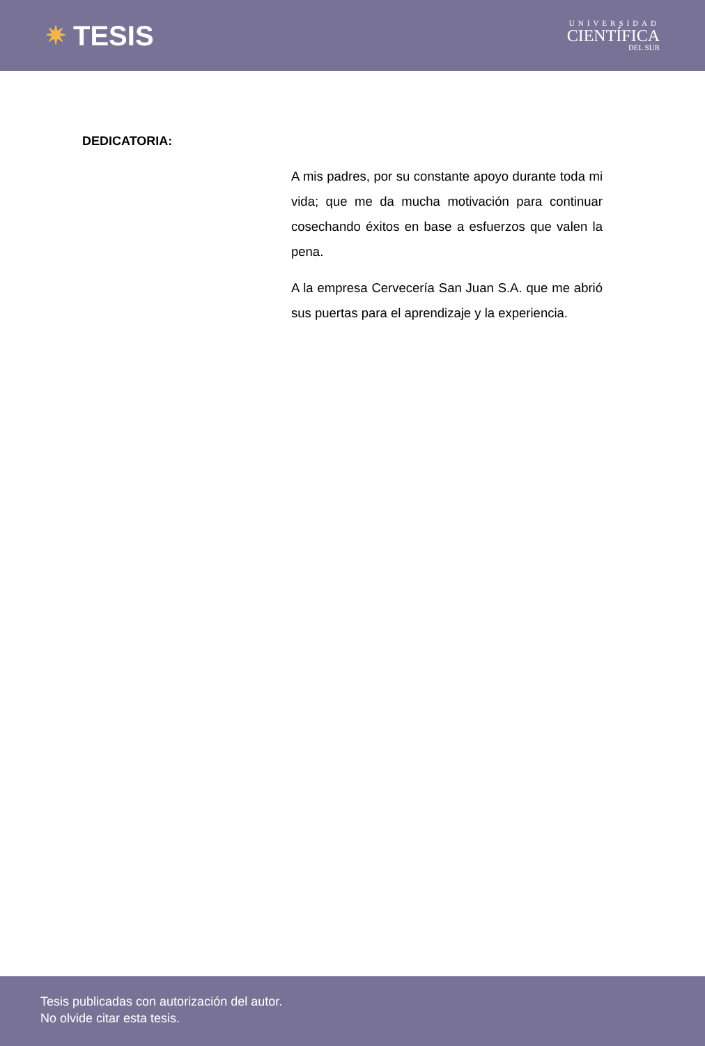✷ TESIS
UNIVERSIDAD
CIENTÍFICA
DEL SUR
DEDICATORIA:
A mis padres, por su constante apoyo durante toda mi vida; que me da mucha motivación para continuar cosechando éxitos en base a esfuerzos que valen la pena.
A la empresa Cervecería San Juan S.A. que me abrió sus puertas para el aprendizaje y la experiencia.
Tesis publicadas con autorización del autor.
No olvide citar esta tesis.